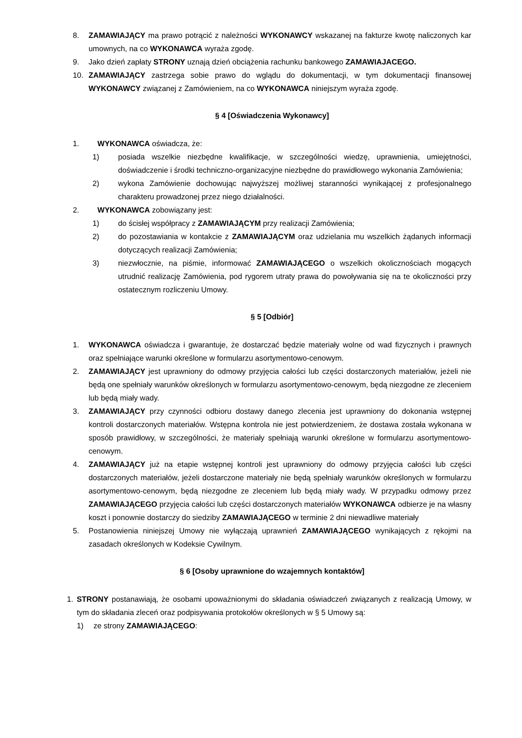8. ZAMAWIAJĄCY ma prawo potrącić z należności WYKONAWCY wskazanej na fakturze kwotę naliczonych kar umownych, na co WYKONAWCA wyraża zgodę.
9. Jako dzień zapłaty STRONY uznają dzień obciążenia rachunku bankowego ZAMAWIAJACEGO.
10. ZAMAWIAJĄCY zastrzega sobie prawo do wglądu do dokumentacji, w tym dokumentacji finansowej WYKONAWCY związanej z Zamówieniem, na co WYKONAWCA niniejszym wyraża zgodę.
§ 4 [Oświadczenia Wykonawcy]
1. WYKONAWCA oświadcza, że:
1) posiada wszelkie niezbędne kwalifikacje, w szczególności wiedzę, uprawnienia, umiejętności, doświadczenie i środki techniczno-organizacyjne niezbędne do prawidłowego wykonania Zamówienia;
2) wykona Zamówienie dochowując najwyższej możliwej staranności wynikającej z profesjonalnego charakteru prowadzonej przez niego działalności.
2. WYKONAWCA zobowiązany jest:
1) do ścisłej współpracy z ZAMAWIAJĄCYM przy realizacji Zamówienia;
2) do pozostawiania w kontakcie z ZAMAWIAJĄCYM oraz udzielania mu wszelkich żądanych informacji dotyczących realizacji Zamówienia;
3) niezwłocznie, na piśmie, informować ZAMAWIAJĄCEGO o wszelkich okolicznościach mogących utrudnić realizację Zamówienia, pod rygorem utraty prawa do powoływania się na te okoliczności przy ostatecznym rozliczeniu Umowy.
§ 5 [Odbiór]
1. WYKONAWCA oświadcza i gwarantuje, że dostarczać będzie materiały wolne od wad fizycznych i prawnych oraz spełniające warunki określone w formularzu asortymentowo-cenowym.
2. ZAMAWIAJĄCY jest uprawniony do odmowy przyjęcia całości lub części dostarczonych materiałów, jeżeli nie będą one spełniały warunków określonych w formularzu asortymentowo-cenowym, będą niezgodne ze zleceniem lub będą miały wady.
3. ZAMAWIAJĄCY przy czynności odbioru dostawy danego zlecenia jest uprawniony do dokonania wstępnej kontroli dostarczonych materiałów. Wstępna kontrola nie jest potwierdzeniem, że dostawa została wykonana w sposób prawidłowy, w szczególności, że materiały spełniają warunki określone w formularzu asortymentowo-cenowym.
4. ZAMAWIAJĄCY już na etapie wstępnej kontroli jest uprawniony do odmowy przyjęcia całości lub części dostarczonych materiałów, jeżeli dostarczone materiały nie będą spełniały warunków określonych w formularzu asortymentowo-cenowym, będą niezgodne ze zleceniem lub będą miały wady. W przypadku odmowy przez ZAMAWIAJĄCEGO przyjęcia całości lub części dostarczonych materiałów WYKONAWCA odbierze je na własny koszt i ponownie dostarczy do siedziby ZAMAWIAJĄCEGO w terminie 2 dni niewadliwe materiały
5. Postanowienia niniejszej Umowy nie wyłączają uprawnień ZAMAWIAJĄCEGO wynikających z rękojmi na zasadach określonych w Kodeksie Cywilnym.
§ 6 [Osoby uprawnione do wzajemnych kontaktów]
1. STRONY postanawiają, że osobami upoważnionymi do składania oświadczeń związanych z realizacją Umowy, w tym do składania zleceń oraz podpisywania protokołów określonych w § 5 Umowy są:
1) ze strony ZAMAWIAJĄCEGO: